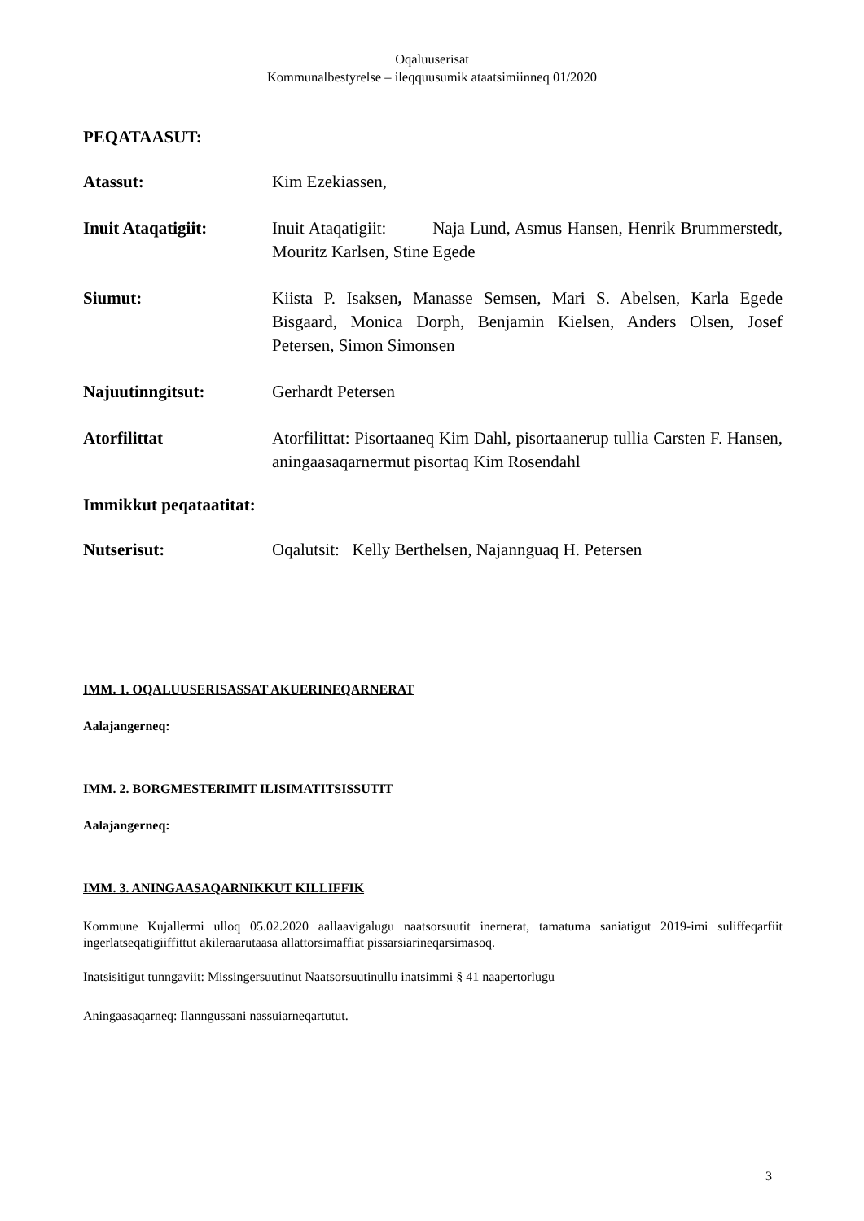Oqaluuserisat
Kommunalbestyrelse – ileqquusumik ataatsimiinneq 01/2020
PEQATAASUT:
Atassut: Kim Ezekiassen,
Inuit Ataqatigiit: Inuit Ataqatigiit: Naja Lund, Asmus Hansen, Henrik Brummerstedt, Mouritz Karlsen, Stine Egede
Siumut: Kiista P. Isaksen, Manasse Semsen, Mari S. Abelsen, Karla Egede Bisgaard, Monica Dorph, Benjamin Kielsen, Anders Olsen, Josef Petersen, Simon Simonsen
Najuutinngitsut: Gerhardt Petersen
Atorfilittat Atorfilittat: Pisortaaneq Kim Dahl, pisortaanerup tullia Carsten F. Hansen, aningaasaqarnermut pisortaq Kim Rosendahl
Immikkut peqataatitat:
Nutserisut: Oqalutsit: Kelly Berthelsen, Najannguaq H. Petersen
IMM. 1. OQALUUSERISASSAT AKUERINEQARNERAT
Aalajangerneq:
IMM. 2. BORGMESTERIMIT ILISIMATITSISSUTIT
Aalajangerneq:
IMM. 3. ANINGAASAQARNIKKUT KILLIFFIK
Kommune Kujallermi ulloq 05.02.2020 aallaavigalugu naatsorsuutit inernerat, tamatuma saniatigut 2019-imi suliffeqarfiit ingerlatseqatigiiffittut akileraarutaasa allattorsimaffiat pissarsiarineqarsimasoq.
Inatsisitigut tunngaviit: Missingersuutinut Naatsorsuutinullu inatsimmi § 41 naapertorlugu
Aningaasaqarneq: Ilanngussani nassuiarneqartutut.
3